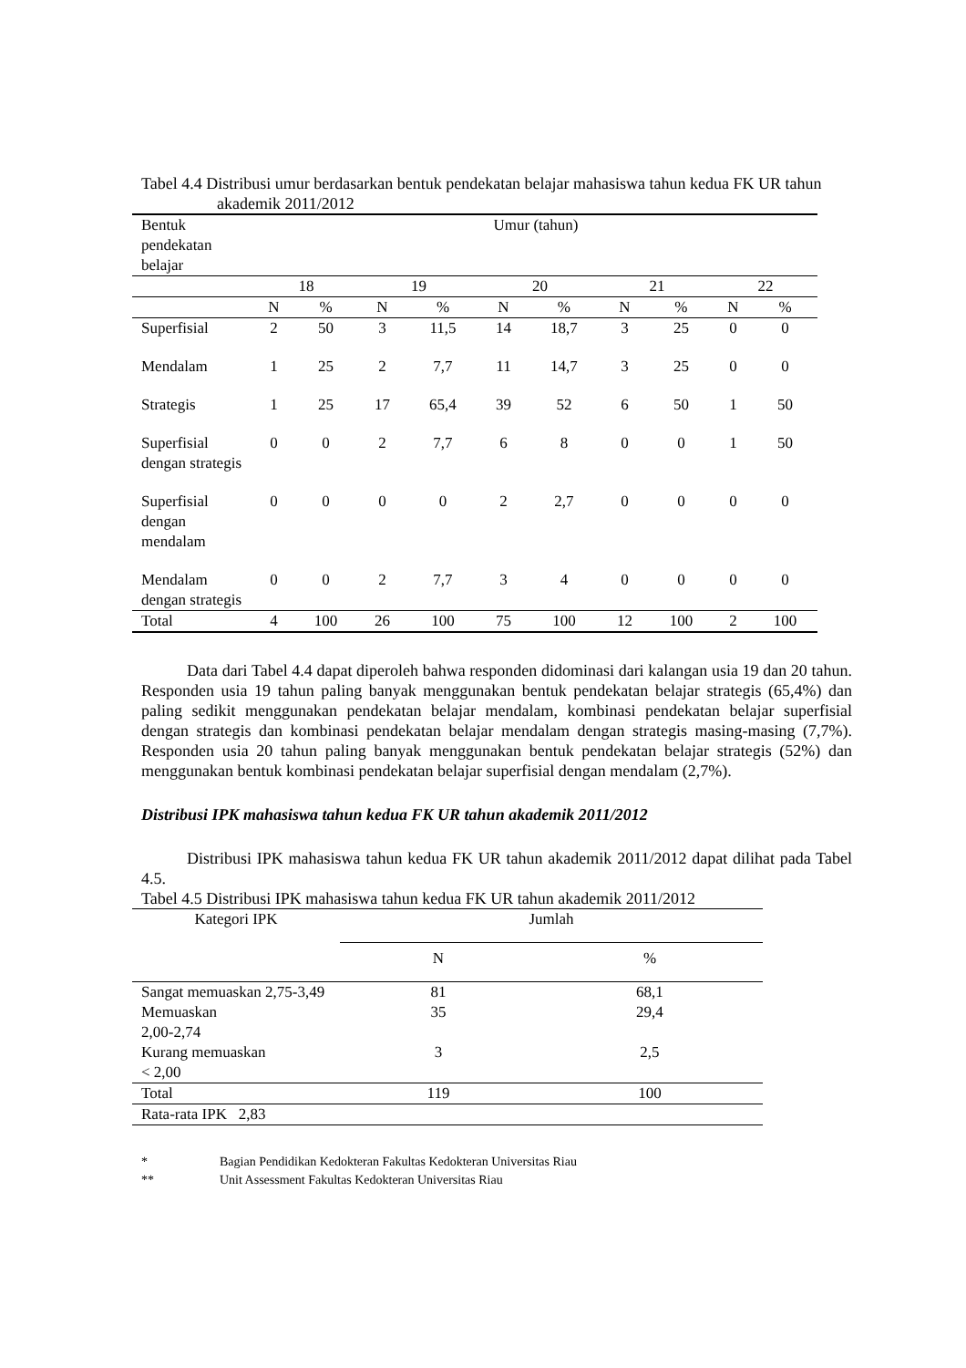Tabel 4.4 Distribusi umur berdasarkan bentuk pendekatan belajar mahasiswa tahun kedua FK UR tahun akademik 2011/2012
| Bentuk pendekatan belajar | Umur (tahun) | | | | | | | | | |
| | 18 | | 19 | | 20 | | 21 | | 22 | |
| | N | % | N | % | N | % | N | % | N | % |
| Superfisial | 2 | 50 | 3 | 11,5 | 14 | 18,7 | 3 | 25 | 0 | 0 |
| Mendalam | 1 | 25 | 2 | 7,7 | 11 | 14,7 | 3 | 25 | 0 | 0 |
| Strategis | 1 | 25 | 17 | 65,4 | 39 | 52 | 6 | 50 | 1 | 50 |
| Superfisial dengan strategis | 0 | 0 | 2 | 7,7 | 6 | 8 | 0 | 0 | 1 | 50 |
| Superfisial dengan mendalam | 0 | 0 | 0 | 0 | 2 | 2,7 | 0 | 0 | 0 | 0 |
| Mendalam dengan strategis | 0 | 0 | 2 | 7,7 | 3 | 4 | 0 | 0 | 0 | 0 |
| Total | 4 | 100 | 26 | 100 | 75 | 100 | 12 | 100 | 2 | 100 |
Data dari Tabel 4.4 dapat diperoleh bahwa responden didominasi dari kalangan usia 19 dan 20 tahun. Responden usia 19 tahun paling banyak menggunakan bentuk pendekatan belajar strategis (65,4%) dan paling sedikit menggunakan pendekatan belajar mendalam, kombinasi pendekatan belajar superfisial dengan strategis dan kombinasi pendekatan belajar mendalam dengan strategis masing-masing (7,7%). Responden usia 20 tahun paling banyak menggunakan bentuk pendekatan belajar strategis (52%) dan menggunakan bentuk kombinasi pendekatan belajar superfisial dengan mendalam (2,7%).
Distribusi IPK mahasiswa tahun kedua FK UR tahun akademik 2011/2012
Distribusi IPK mahasiswa tahun kedua FK UR tahun akademik 2011/2012 dapat dilihat pada Tabel 4.5.
Tabel 4.5 Distribusi IPK mahasiswa tahun kedua FK UR tahun akademik 2011/2012
| Kategori IPK | Jumlah | |
| | N | % |
| Sangat memuaskan 2,75-3,49 | 81 | 68,1 |
| Memuaskan 2,00-2,74 | 35 | 29,4 |
| Kurang memuaskan < 2,00 | 3 | 2,5 |
| Total | 119 | 100 |
| Rata-rata IPK 2,83 | | |
* Bagian Pendidikan Kedokteran Fakultas Kedokteran Universitas Riau
** Unit Assessment Fakultas Kedokteran Universitas Riau